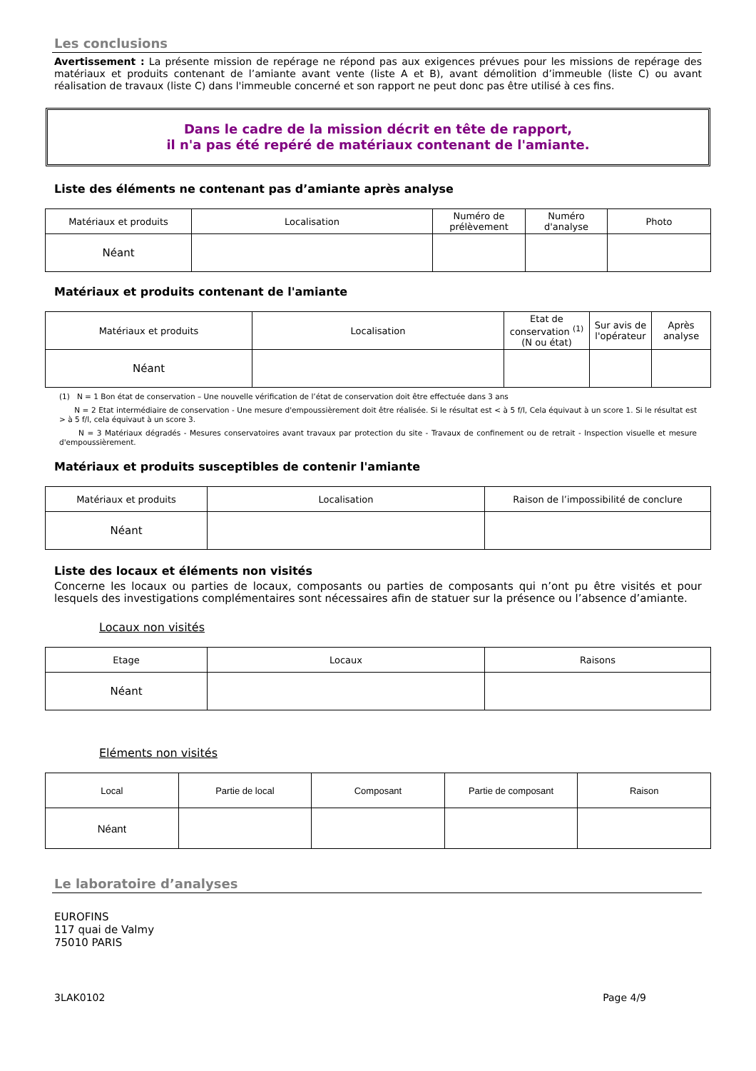Les conclusions
Avertissement : La présente mission de repérage ne répond pas aux exigences prévues pour les missions de repérage des matériaux et produits contenant de l’amiante avant vente (liste A et B), avant démolition d’immeuble (liste C) ou avant réalisation de travaux (liste C) dans l'immeuble concerné et son rapport ne peut donc pas être utilisé à ces fins.
Dans le cadre de la mission décrit en tête de rapport,
il n'a pas été repéré de matériaux contenant de l'amiante.
Liste des éléments ne contenant pas d’amiante après analyse
| Matériaux et produits | Localisation | Numéro de prélèvement | Numéro d'analyse | Photo |
| --- | --- | --- | --- | --- |
| Néant | | | | |
Matériaux et produits contenant de l'amiante
| Matériaux et produits | Localisation | Etat de conservation <sup>(1)</sup> (N ou état) | Sur avis de l'opérateur | Après analyse |
| --- | --- | --- | --- | --- |
| Néant | | | | |
(1) N = 1 Bon état de conservation – Une nouvelle vérification de l’état de conservation doit être effectuée dans 3 ans
N = 2 Etat intermédiaire de conservation - Une mesure d'empoussièrement doit être réalisée. Si le résultat est < à 5 f/l, Cela équivaut à un score 1. Si le résultat est > à 5 f/l, cela équivaut à un score 3.
N = 3 Matériaux dégradés - Mesures conservatoires avant travaux par protection du site - Travaux de confinement ou de retrait - Inspection visuelle et mesure d'empoussièrement.
Matériaux et produits susceptibles de contenir l'amiante
| Matériaux et produits | Localisation | Raison de l’impossibilité de conclure |
| --- | --- | --- |
| Néant | | |
Liste des locaux et éléments non visités
Concerne les locaux ou parties de locaux, composants ou parties de composants qui n’ont pu être visités et pour lesquels des investigations complémentaires sont nécessaires afin de statuer sur la présence ou l’absence d’amiante.
Locaux non visités
| Etage | Locaux | Raisons |
| --- | --- | --- |
| Néant | | |
Eléments non visités
| Local | Partie de local | Composant | Partie de composant | Raison |
| --- | --- | --- | --- | --- |
| Néant | | | | |
Le laboratoire d’analyses
EUROFINS
117 quai de Valmy
75010 PARIS
3LAK0102 Page 4/9